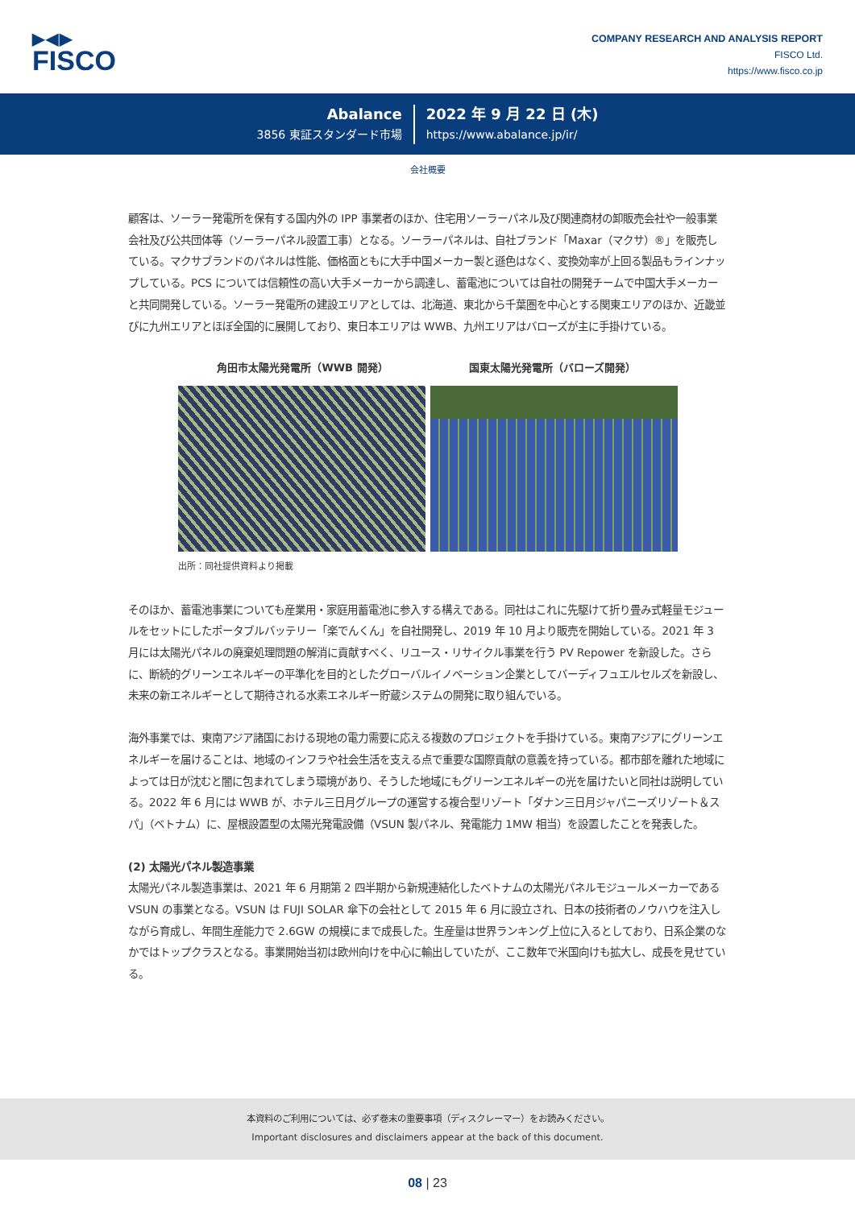▶◀▶
FISCO
COMPANY RESEARCH AND ANALYSIS REPORT
FISCO Ltd.
https://www.fisco.co.jp
Abalance
3856 東証スタンダード市場
2022 年 9 月 22 日 (木)
https://www.abalance.jp/ir/
会社概要
顧客は、ソーラー発電所を保有する国内外の IPP 事業者のほか、住宅用ソーラーパネル及び関連商材の卸販売会社や一般事業会社及び公共団体等（ソーラーパネル設置工事）となる。ソーラーパネルは、自社ブランド「Maxar（マクサ）®」を販売している。マクサブランドのパネルは性能、価格面ともに大手中国メーカー製と遜色はなく、変換効率が上回る製品もラインナップしている。PCS については信頼性の高い大手メーカーから調達し、蓄電池については自社の開発チームで中国大手メーカーと共同開発している。ソーラー発電所の建設エリアとしては、北海道、東北から千葉圏を中心とする関東エリアのほか、近畿並びに九州エリアとほぼ全国的に展開しており、東日本エリアは WWB、九州エリアはバローズが主に手掛けている。
角田市太陽光発電所（WWB 開発） 国東太陽光発電所（バローズ開発）
出所：同社提供資料より掲載
そのほか、蓄電池事業についても産業用・家庭用蓄電池に参入する構えである。同社はこれに先駆けて折り畳み式軽量モジュールをセットにしたポータブルバッテリー「楽でんくん」を自社開発し、2019 年 10 月より販売を開始している。2021 年 3 月には太陽光パネルの廃棄処理問題の解消に貢献すべく、リユース・リサイクル事業を行う PV Repower を新設した。さらに、断続的グリーンエネルギーの平準化を目的としたグローバルイノベーション企業としてバーディフュエルセルズを新設し、未来の新エネルギーとして期待される水素エネルギー貯蔵システムの開発に取り組んでいる。
海外事業では、東南アジア諸国における現地の電力需要に応える複数のプロジェクトを手掛けている。東南アジアにグリーンエネルギーを届けることは、地域のインフラや社会生活を支える点で重要な国際貢献の意義を持っている。都市部を離れた地域によっては日が沈むと闇に包まれてしまう環境があり、そうした地域にもグリーンエネルギーの光を届けたいと同社は説明している。2022 年 6 月には WWB が、ホテル三日月グループの運営する複合型リゾート「ダナン三日月ジャパニーズリゾート＆スパ」（ベトナム）に、屋根設置型の太陽光発電設備（VSUN 製パネル、発電能力 1MW 相当）を設置したことを発表した。
(2) 太陽光パネル製造事業
太陽光パネル製造事業は、2021 年 6 月期第 2 四半期から新規連結化したベトナムの太陽光パネルモジュールメーカーである VSUN の事業となる。VSUN は FUJI SOLAR 傘下の会社として 2015 年 6 月に設立され、日本の技術者のノウハウを注入しながら育成し、年間生産能力で 2.6GW の規模にまで成長した。生産量は世界ランキング上位に入るとしており、日系企業のなかではトップクラスとなる。事業開始当初は欧州向けを中心に輸出していたが、ここ数年で米国向けも拡大し、成長を見せている。
本資料のご利用については、必ず巻末の重要事項（ディスクレーマー）をお読みください。
Important disclosures and disclaimers appear at the back of this document.
08 | 23